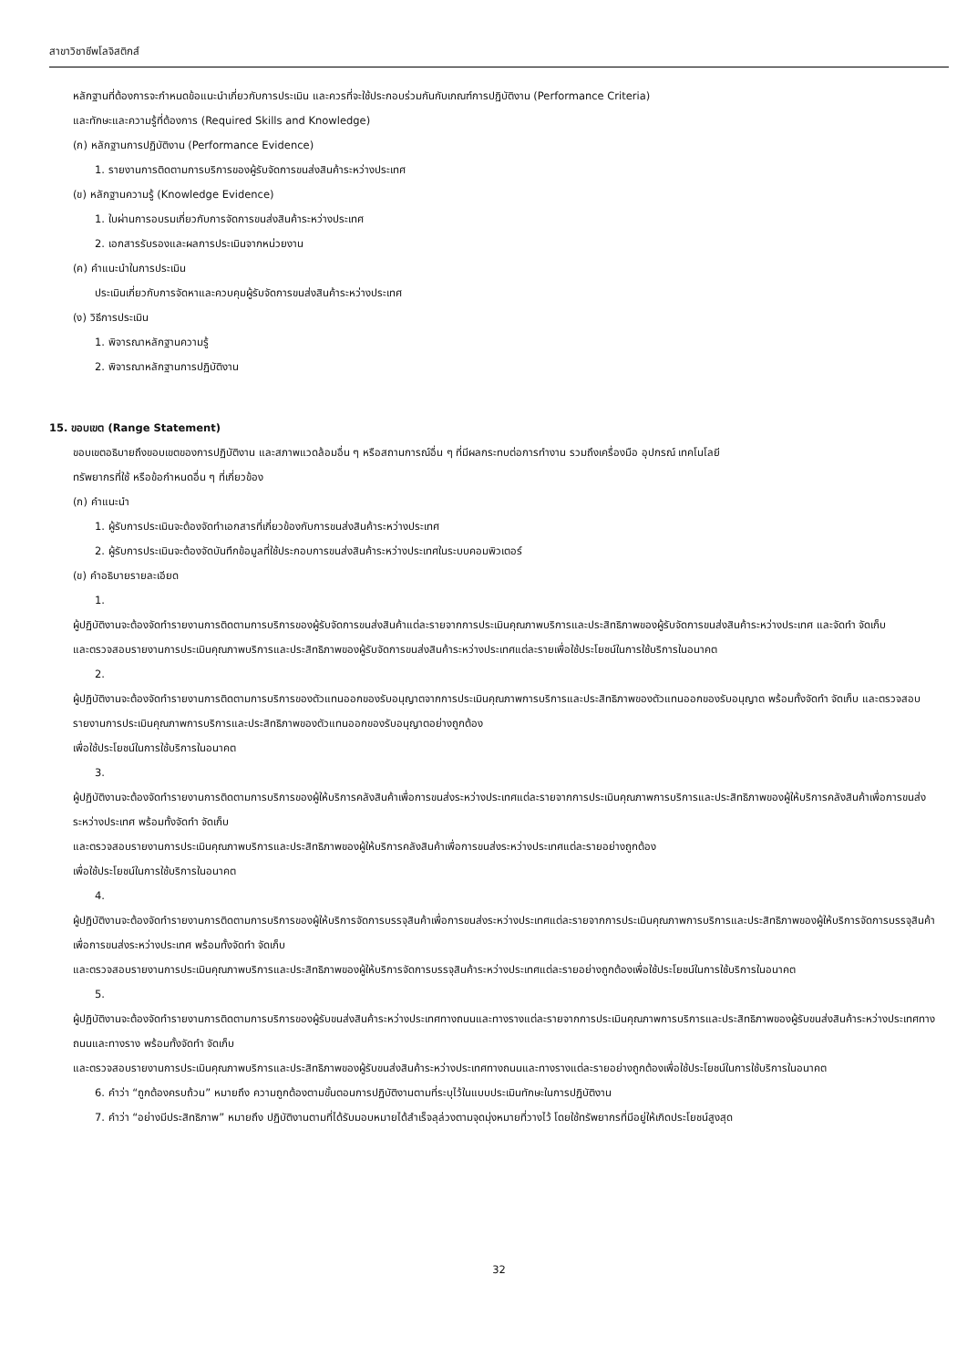สาขาวิชาชีพโลจิสติกส์
หลักฐานที่ต้องการจะกำหนดข้อแนะนำเกี่ยวกับการประเมิน และควรที่จะใช้ประกอบร่วมกันกับเกณฑ์การปฏิบัติงาน (Performance Criteria)
และทักษะและความรู้ที่ต้องการ (Required Skills and Knowledge)
(ก) หลักฐานการปฏิบัติงาน (Performance Evidence)
1. รายงานการติดตามการบริการของผู้รับจัดการขนส่งสินค้าระหว่างประเทศ
(ข) หลักฐานความรู้ (Knowledge Evidence)
1. ใบผ่านการอบรมเกี่ยวกับการจัดการขนส่งสินค้าระหว่างประเทศ
2. เอกสารรับรองและผลการประเมินจากหน่วยงาน
(ค) คำแนะนำในการประเมิน
ประเมินเกี่ยวกับการจัดหาและควบคุมผู้รับจัดการขนส่งสินค้าระหว่างประเทศ
(ง) วิธีการประเมิน
1. พิจารณาหลักฐานความรู้
2. พิจารณาหลักฐานการปฏิบัติงาน
15. ขอบเขต (Range Statement)
ขอบเขตอธิบายถึงขอบเขตของการปฏิบัติงาน และสภาพแวดล้อมอื่น ๆ หรือสถานการณ์อื่น ๆ ที่มีผลกระทบต่อการทำงาน รวมถึงเครื่องมือ อุปกรณ์ เทคโนโลยี
ทรัพยากรที่ใช้ หรือข้อกำหนดอื่น ๆ ที่เกี่ยวข้อง
(ก) คำแนะนำ
1. ผู้รับการประเมินจะต้องจัดทำเอกสารที่เกี่ยวข้องกับการขนส่งสินค้าระหว่างประเทศ
2. ผู้รับการประเมินจะต้องจัดบันทึกข้อมูลที่ใช้ประกอบการขนส่งสินค้าระหว่างประเทศในระบบคอมพิวเตอร์
(ข) คำอธิบายรายละเอียด
1.
ผู้ปฏิบัติงานจะต้องจัดทำรายงานการติดตามการบริการของผู้รับจัดการขนส่งสินค้าแต่ละรายจากการประเมินคุณภาพบริการและประสิทธิภาพของผู้รับจัดการขนส่งสินค้าระหว่างประเทศ และจัดทำ จัดเก็บ
และตรวจสอบรายงานการประเมินคุณภาพบริการและประสิทธิภาพของผู้รับจัดการขนส่งสินค้าระหว่างประเทศแต่ละรายเพื่อใช้ประโยชน์ในการใช้บริการในอนาคต
2.
ผู้ปฏิบัติงานจะต้องจัดทำรายงานการติดตามการบริการของตัวแทนออกของรับอนุญาตจากการประเมินคุณภาพการบริการและประสิทธิภาพของตัวแทนออกของรับอนุญาต พร้อมทั้งจัดทำ จัดเก็บ และตรวจสอบรายงานการประเมินคุณภาพการบริการและประสิทธิภาพของตัวแทนออกของรับอนุญาตอย่างถูกต้อง
เพื่อใช้ประโยชน์ในการใช้บริการในอนาคต
3.
ผู้ปฏิบัติงานจะต้องจัดทำรายงานการติดตามการบริการของผู้ให้บริการคลังสินค้าเพื่อการขนส่งระหว่างประเทศแต่ละรายจากการประเมินคุณภาพการบริการและประสิทธิภาพของผู้ให้บริการคลังสินค้าเพื่อการขนส่งระหว่างประเทศ พร้อมทั้งจัดทำ จัดเก็บ
และตรวจสอบรายงานการประเมินคุณภาพบริการและประสิทธิภาพของผู้ให้บริการคลังสินค้าเพื่อการขนส่งระหว่างประเทศแต่ละรายอย่างถูกต้อง
เพื่อใช้ประโยชน์ในการใช้บริการในอนาคต
4.
ผู้ปฏิบัติงานจะต้องจัดทำรายงานการติดตามการบริการของผู้ให้บริการจัดการบรรจุสินค้าเพื่อการขนส่งระหว่างประเทศแต่ละรายจากการประเมินคุณภาพการบริการและประสิทธิภาพของผู้ให้บริการจัดการบรรจุสินค้าเพื่อการขนส่งระหว่างประเทศ พร้อมทั้งจัดทำ จัดเก็บ
และตรวจสอบรายงานการประเมินคุณภาพบริการและประสิทธิภาพของผู้ให้บริการจัดการบรรจุสินค้าระหว่างประเทศแต่ละรายอย่างถูกต้องเพื่อใช้ประโยชน์ในการใช้บริการในอนาคต
5.
ผู้ปฏิบัติงานจะต้องจัดทำรายงานการติดตามการบริการของผู้รับขนส่งสินค้าระหว่างประเทศทางถนนและทางรางแต่ละรายจากการประเมินคุณภาพการบริการและประสิทธิภาพของผู้รับขนส่งสินค้าระหว่างประเทศทางถนนและทางราง พร้อมทั้งจัดทำ จัดเก็บ
และตรวจสอบรายงานการประเมินคุณภาพบริการและประสิทธิภาพของผู้รับขนส่งสินค้าระหว่างประเทศทางถนนและทางรางแต่ละรายอย่างถูกต้องเพื่อใช้ประโยชน์ในการใช้บริการในอนาคต
6. คำว่า “ถูกต้องครบถ้วน” หมายถึง ความถูกต้องตามขั้นตอนการปฏิบัติงานตามที่ระบุไว้ในแบบประเมินทักษะในการปฏิบัติงาน
7. คำว่า “อย่างมีประสิทธิภาพ” หมายถึง ปฏิบัติงานตามที่ได้รับมอบหมายได้สำเร็จลุล่วงตามจุดมุ่งหมายที่วางไว้ โดยใช้ทรัพยากรที่มีอยู่ให้เกิดประโยชน์สูงสุด
32